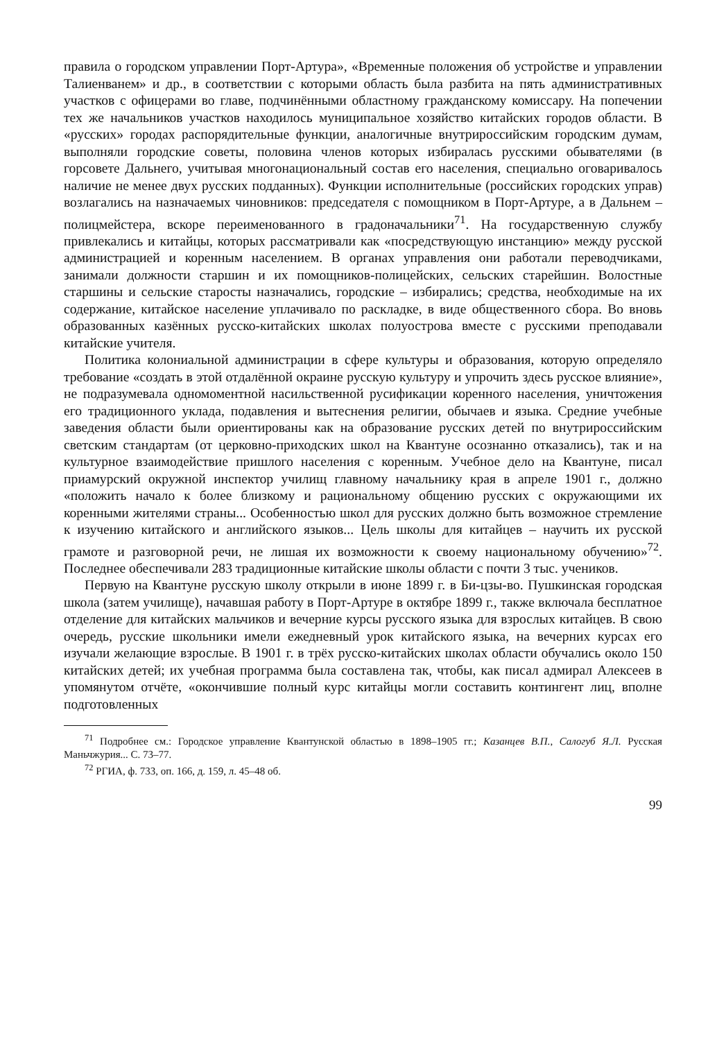правила о городском управлении Порт-Артура», «Временные положения об устройстве и управлении Талиенванем» и др., в соответствии с которыми область была разбита на пять административных участков с офицерами во главе, подчинёнными областному гражданскому комиссару. На попечении тех же начальников участков находилось муниципальное хозяйство китайских городов области. В «русских» городах распорядительные функции, аналогичные внутрироссийским городским думам, выполняли городские советы, половина членов которых избиралась русскими обывателями (в горсовете Дальнего, учитывая многонациональный состав его населения, специально оговаривалось наличие не менее двух русских подданных). Функции исполнительные (российских городских управ) возлагались на назначаемых чиновников: председателя с помощником в Порт-Артуре, а в Дальнем – полицмейстера, вскоре переименованного в градоначальники<sup>71</sup>. На государственную службу привлекались и китайцы, которых рассматривали как «посредствующую инстанцию» между русской администрацией и коренным населением. В органах управления они работали переводчиками, занимали должности старшин и их помощников-полицейских, сельских старейшин. Волостные старшины и сельские старосты назначались, городские – избирались; средства, необходимые на их содержание, китайское население уплачивало по раскладке, в виде общественного сбора. Во вновь образованных казённых русско-китайских школах полуострова вместе с русскими преподавали китайские учителя.
Политика колониальной администрации в сфере культуры и образования, которую определяло требование «создать в этой отдалённой окраине русскую культуру и упрочить здесь русское влияние», не подразумевала одномоментной насильственной русификации коренного населения, уничтожения его традиционного уклада, подавления и вытеснения религии, обычаев и языка. Средние учебные заведения области были ориентированы как на образование русских детей по внутрироссийским светским стандартам (от церковно-приходских школ на Квантуне осознанно отказались), так и на культурное взаимодействие пришлого населения с коренным. Учебное дело на Квантуне, писал приамурский окружной инспектор училищ главному начальнику края в апреле 1901 г., должно «положить начало к более близкому и рациональному общению русских с окружающими их коренными жителями страны... Особенностью школ для русских должно быть возможное стремление к изучению китайского и английского языков... Цель школы для китайцев – научить их русской грамоте и разговорной речи, не лишая их возможности к своему национальному обучению»<sup>72</sup>. Последнее обеспечивали 283 традиционные китайские школы области с почти 3 тыс. учеников.
Первую на Квантуне русскую школу открыли в июне 1899 г. в Би-цзы-во. Пушкинская городская школа (затем училище), начавшая работу в Порт-Артуре в октябре 1899 г., также включала бесплатное отделение для китайских мальчиков и вечерние курсы русского языка для взрослых китайцев. В свою очередь, русские школьники имели ежедневный урок китайского языка, на вечерних курсах его изучали желающие взрослые. В 1901 г. в трёх русско-китайских школах области обучались около 150 китайских детей; их учебная программа была составлена так, чтобы, как писал адмирал Алексеев в упомянутом отчёте, «окончившие полный курс китайцы могли составить контингент лиц, вполне подготовленных
<sup>71</sup> Подробнее см.: Городское управление Квантунской областью в 1898–1905 гг.; Казанцев В.П., Салогуб Я.Л. Русская Маньчжурия... С. 73–77.
<sup>72</sup> РГИА, ф. 733, оп. 166, д. 159, л. 45–48 об.
99